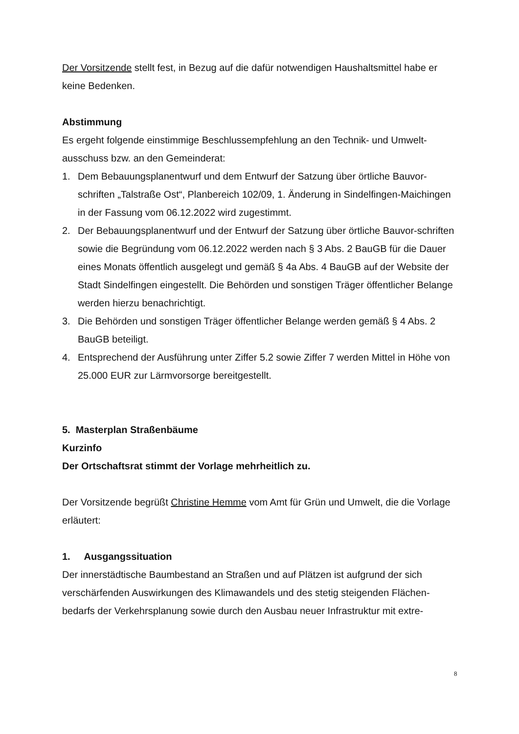Der Vorsitzende stellt fest, in Bezug auf die dafür notwendigen Haushaltsmittel habe er keine Bedenken.
Abstimmung
Es ergeht folgende einstimmige Beschlussempfehlung an den Technik- und Umwelt-ausschuss bzw. an den Gemeinderat:
1. Dem Bebauungsplanentwurf und dem Entwurf der Satzung über örtliche Bauvor-schriften „Talstraße Ost“, Planbereich 102/09, 1. Änderung in Sindelfingen-Maichingen in der Fassung vom 06.12.2022 wird zugestimmt.
2. Der Bebauungsplanentwurf und der Entwurf der Satzung über örtliche Bauvor-schriften sowie die Begründung vom 06.12.2022 werden nach § 3 Abs. 2 BauGB für die Dauer eines Monats öffentlich ausgelegt und gemäß § 4a Abs. 4 BauGB auf der Website der Stadt Sindelfingen eingestellt. Die Behörden und sonstigen Träger öffentlicher Belange werden hierzu benachrichtigt.
3. Die Behörden und sonstigen Träger öffentlicher Belange werden gemäß § 4 Abs. 2 BauGB beteiligt.
4. Entsprechend der Ausführung unter Ziffer 5.2 sowie Ziffer 7 werden Mittel in Höhe von 25.000 EUR zur Lärmvorsorge bereitgestellt.
5. Masterplan Straßenbäume
Kurzinfo
Der Ortschaftsrat stimmt der Vorlage mehrheitlich zu.
Der Vorsitzende begrüßt Christine Hemme vom Amt für Grün und Umwelt, die die Vorlage erläutert:
1. Ausgangssituation
Der innerstädtische Baumbestand an Straßen und auf Plätzen ist aufgrund der sich verschärfenden Auswirkungen des Klimawandels und des stetig steigenden Flächen-bedarfs der Verkehrsplanung sowie durch den Ausbau neuer Infrastruktur mit extre-
8